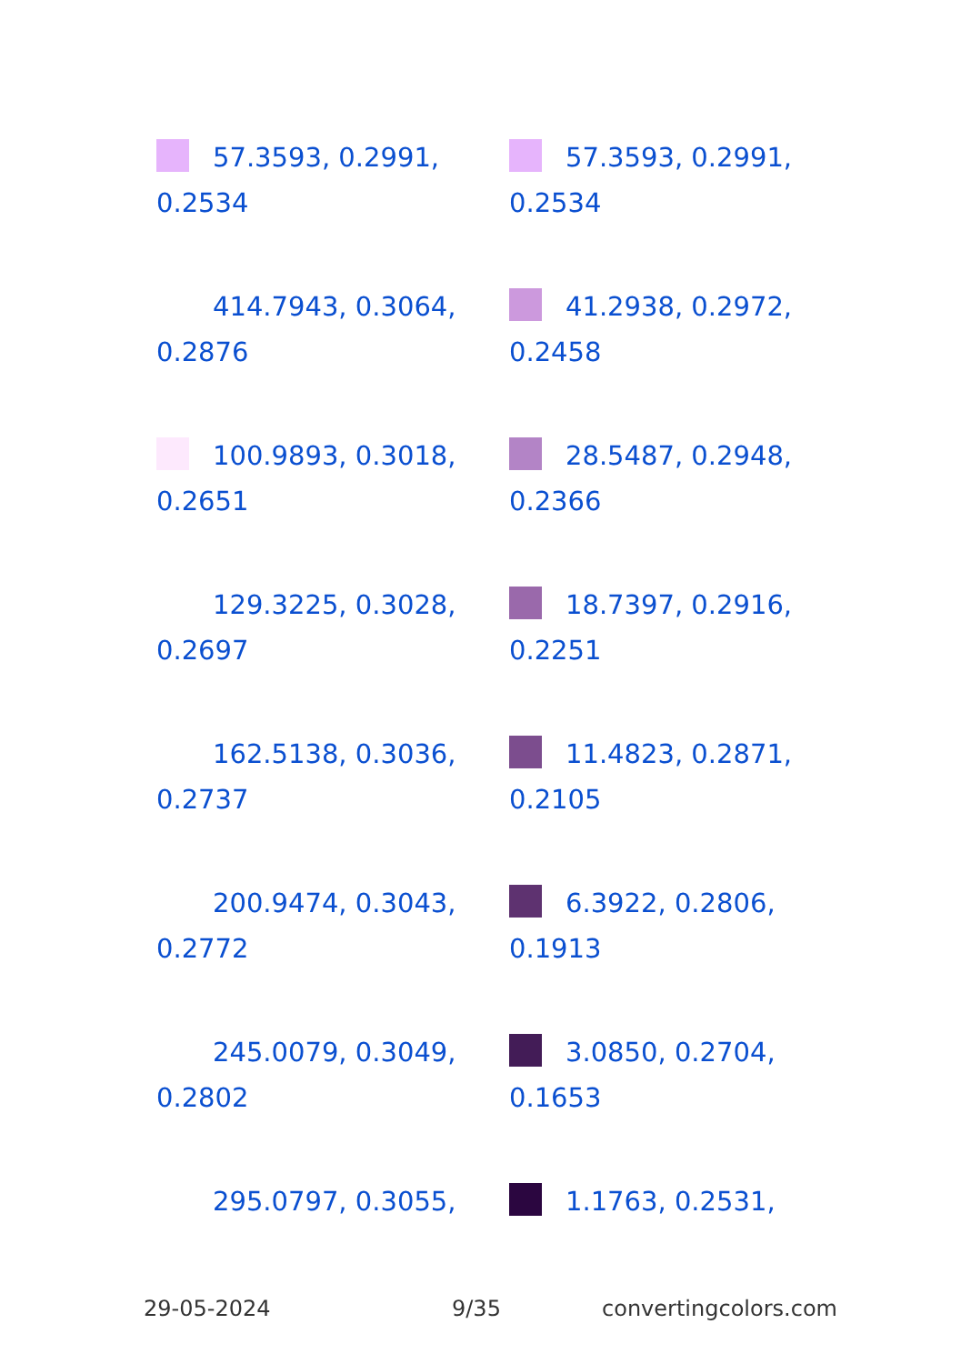57.3593, 0.2991, 0.2534
57.3593, 0.2991, 0.2534
414.7943, 0.3064, 0.2876
41.2938, 0.2972, 0.2458
100.9893, 0.3018, 0.2651
28.5487, 0.2948, 0.2366
129.3225, 0.3028, 0.2697
18.7397, 0.2916, 0.2251
162.5138, 0.3036, 0.2737
11.4823, 0.2871, 0.2105
200.9474, 0.3043, 0.2772
6.3922, 0.2806, 0.1913
245.0079, 0.3049, 0.2802
3.0850, 0.2704, 0.1653
295.0797, 0.3055,
1.1763, 0.2531,
29-05-2024 9/35 convertingcolors.com